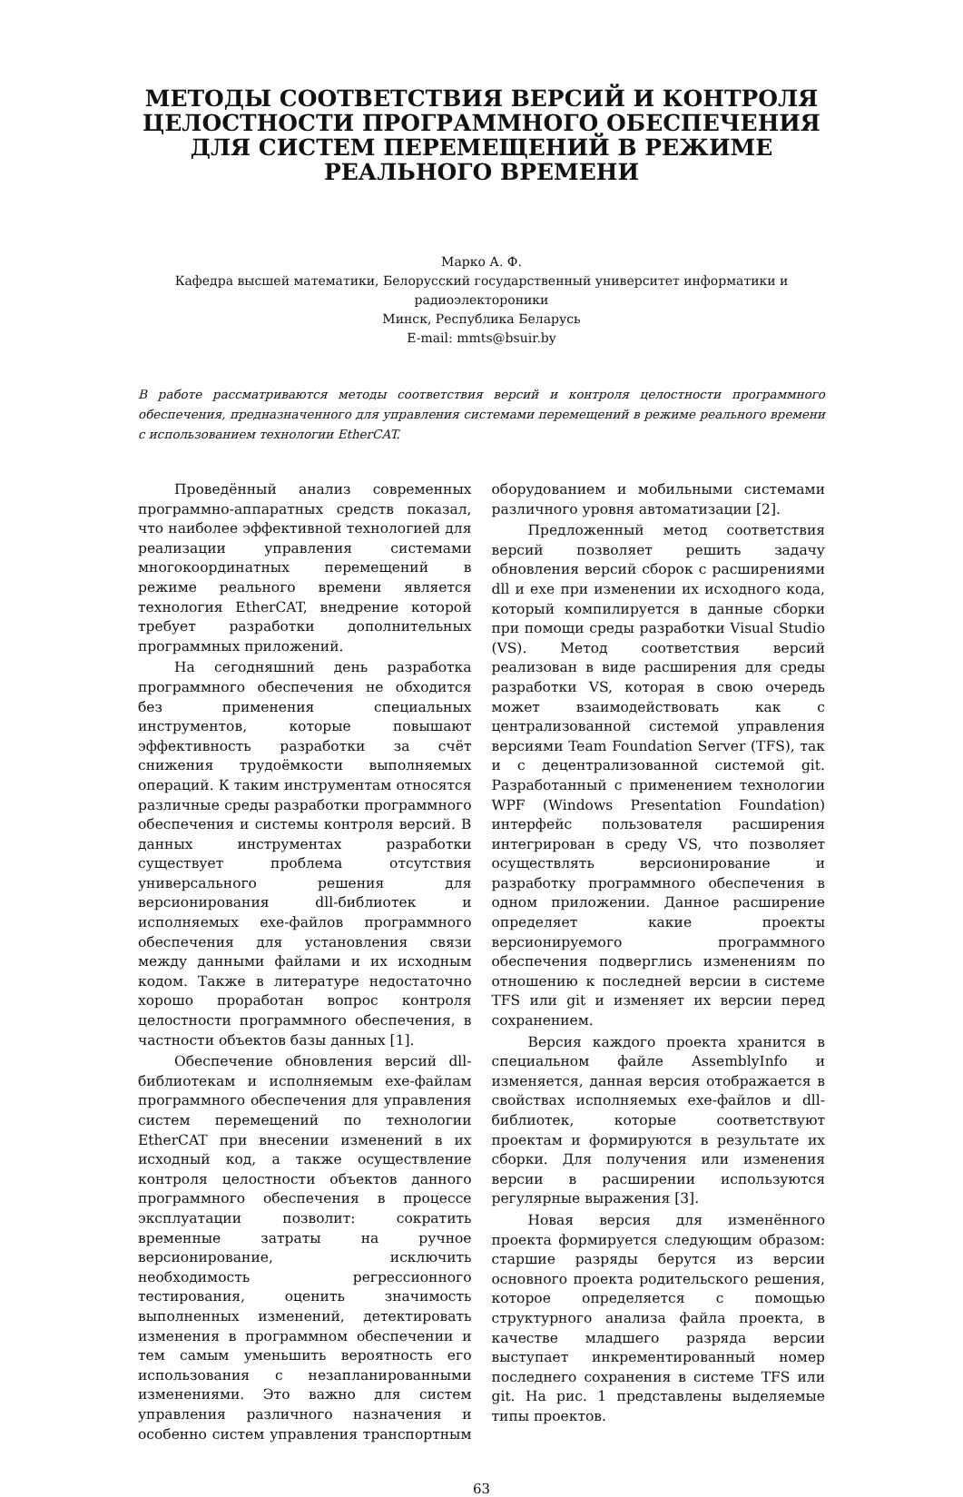МЕТОДЫ СООТВЕТСТВИЯ ВЕРСИЙ И КОНТРОЛЯ ЦЕЛОСТНОСТИ ПРОГРАММНОГО ОБЕСПЕЧЕНИЯ ДЛЯ СИСТЕМ ПЕРЕМЕЩЕНИЙ В РЕЖИМЕ РЕАЛЬНОГО ВРЕМЕНИ
Марко А. Ф.
Кафедра высшей математики, Белорусский государственный университет информатики и радиоэлектороники
Минск, Республика Беларусь
E-mail: mmts@bsuir.by
В работе рассматриваются методы соответствия версий и контроля целостности программного обеспечения, предназначенного для управления системами перемещений в режиме реального времени с использованием технологии EtherCAT.
Проведённый анализ современных программно-аппаратных средств показал, что наиболее эффективной технологией для реализации управления системами многокоординатных перемещений в режиме реального времени является технология EtherCAT, внедрение которой требует разработки дополнительных программных приложений.
На сегодняшний день разработка программного обеспечения не обходится без применения специальных инструментов, которые повышают эффективность разработки за счёт снижения трудоёмкости выполняемых операций. К таким инструментам относятся различные среды разработки программного обеспечения и системы контроля версий. В данных инструментах разработки существует проблема отсутствия универсального решения для версионирования dll-библиотек и исполняемых exe-файлов программного обеспечения для установления связи между данными файлами и их исходным кодом. Также в литературе недостаточно хорошо проработан вопрос контроля целостности программного обеспечения, в частности объектов базы данных [1].
Обеспечение обновления версий dll-библиотекам и исполняемым exe-файлам программного обеспечения для управления систем перемещений по технологии EtherCAT при внесении изменений в их исходный код, а также осуществление контроля целостности объектов данного программного обеспечения в процессе эксплуатации позволит: сократить временные затраты на ручное версионирование, исключить необходимость регрессионного тестирования, оценить значимость выполненных изменений, детектировать изменения в программном обеспечении и тем самым уменьшить вероятность его использования с незапланированными изменениями. Это важно для систем управления различного назначения и особенно систем управления транспортным оборудованием и мобильными системами различного уровня автоматизации [2].
Предложенный метод соответствия версий позволяет решить задачу обновления версий сборок с расширениями dll и exe при изменении их исходного кода, который компилируется в данные сборки при помощи среды разработки Visual Studio (VS). Метод соответствия версий реализован в виде расширения для среды разработки VS, которая в свою очередь может взаимодействовать как с централизованной системой управления версиями Team Foundation Server (TFS), так и с децентрализованной системой git. Разработанный с применением технологии WPF (Windows Presentation Foundation) интерфейс пользователя расширения интегрирован в среду VS, что позволяет осуществлять версионирование и разработку программного обеспечения в одном приложении. Данное расширение определяет какие проекты версионируемого программного обеспечения подверглись изменениям по отношению к последней версии в системе TFS или git и изменяет их версии перед сохранением.
Версия каждого проекта хранится в специальном файле AssemblyInfo и изменяется, данная версия отображается в свойствах исполняемых exe-файлов и dll-библиотек, которые соответствуют проектам и формируются в результате их сборки. Для получения или изменения версии в расширении используются регулярные выражения [3].
Новая версия для изменённого проекта формируется следующим образом: старшие разряды берутся из версии основного проекта родительского решения, которое определяется с помощью структурного анализа файла проекта, в качестве младшего разряда версии выступает инкрементированный номер последнего сохранения в системе TFS или git. На рис. 1 представлены выделяемые типы проектов.
63